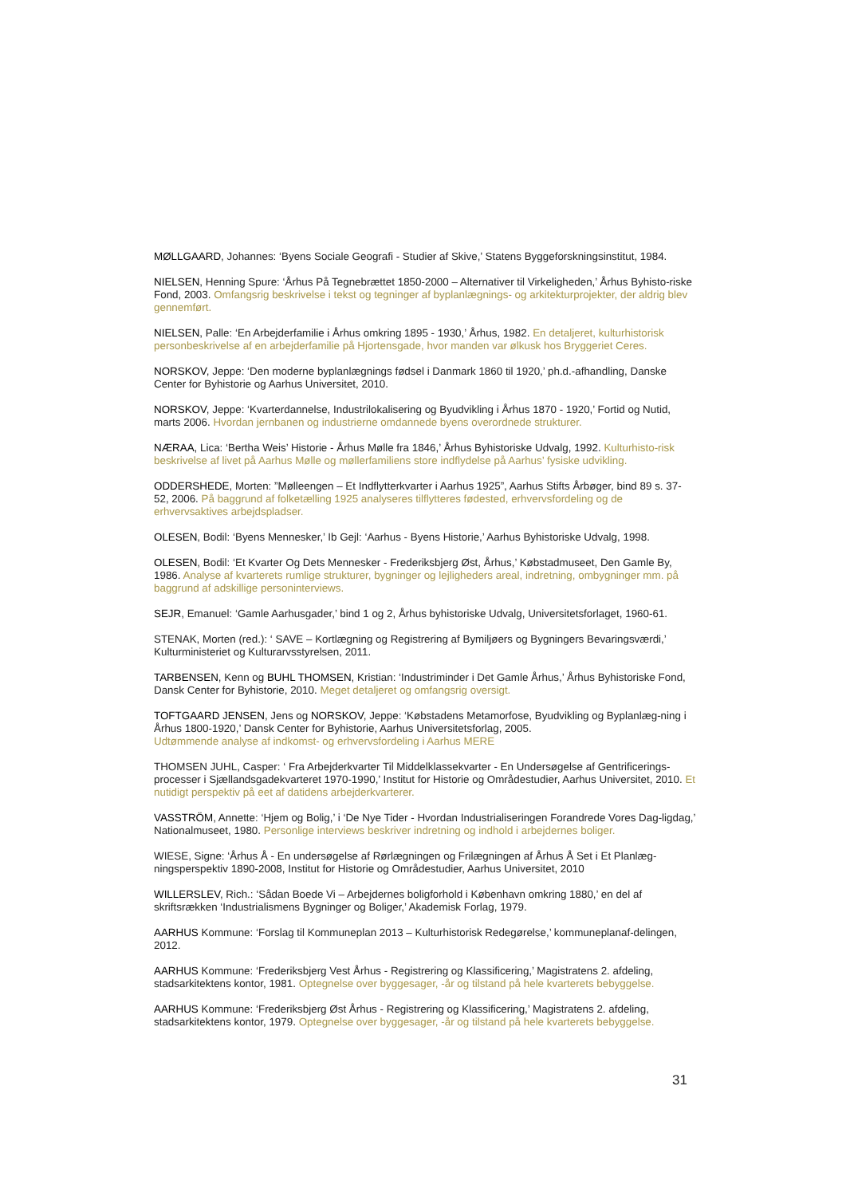MØLLGAARD, Johannes: ‘Byens Sociale Geografi - Studier af Skive,’ Statens Byggeforskningsinstitut, 1984.
NIELSEN, Henning Spure: ‘Århus På Tegnebrættet 1850-2000 – Alternativer til Virkeligheden,’ Århus Byhisto-riske Fond, 2003. Omfangsrig beskrivelse i tekst og tegninger af byplanlægnings- og arkitekturprojekter, der aldrig blev gennemført.
NIELSEN, Palle: ‘En Arbejderfamilie i Århus omkring 1895 - 1930,’ Århus, 1982. En detaljeret, kulturhistorisk personbeskrivelse af en arbejderfamilie på Hjortensgade, hvor manden var ølkusk hos Bryggeriet Ceres.
NORSKOV, Jeppe: ‘Den moderne byplanlægnings fødsel i Danmark 1860 til 1920,’ ph.d.-afhandling, Danske Center for Byhistorie og Aarhus Universitet, 2010.
NORSKOV, Jeppe: ‘Kvarterdannelse, Industrilokalisering og Byudvikling i Århus 1870 - 1920,’ Fortid og Nutid, marts 2006. Hvordan jernbanen og industrierne omdannede byens overordnede strukturer.
NÆRAA, Lica: ‘Bertha Weis’ Historie - Århus Mølle fra 1846,’ Århus Byhistoriske Udvalg, 1992. Kulturhisto-risk beskrivelse af livet på Aarhus Mølle og møllerfamiliens store indflydelse på Aarhus’ fysiske udvikling.
ODDERSHEDE, Morten: ”Mølleengen – Et Indflytterkvarter i Aarhus 1925”, Aarhus Stifts Årbøger, bind 89 s. 37-52, 2006. På baggrund af folketælling 1925 analyseres tilflytteres fødested, erhvervsfordeling og de erhvervsaktives arbejdspladser.
OLESEN, Bodil: ‘Byens Mennesker,’ Ib Gejl: ‘Aarhus - Byens Historie,’ Aarhus Byhistoriske Udvalg, 1998.
OLESEN, Bodil: ‘Et Kvarter Og Dets Mennesker - Frederiksbjerg Øst, Århus,’ Købstadmuseet, Den Gamle By, 1986. Analyse af kvarterets rumlige strukturer, bygninger og lejligheders areal, indretning, ombygninger mm. på baggrund af adskillige personinterviews.
SEJR, Emanuel: ‘Gamle Aarhusgader,’ bind 1 og 2, Århus byhistoriske Udvalg, Universitetsforlaget, 1960-61.
STENAK, Morten (red.): ‘ SAVE – Kortlægning og Registrering af Bymiljøers og Bygningers Bevaringsværdi,’ Kulturministeriet og Kulturarvsstyrelsen, 2011.
TARBENSEN, Kenn og BUHL THOMSEN, Kristian: ‘Industriminder i Det Gamle Århus,’ Århus Byhistoriske Fond, Dansk Center for Byhistorie, 2010. Meget detaljeret og omfangsrig oversigt.
TOFTGAARD JENSEN, Jens og NORSKOV, Jeppe: ‘Købstadens Metamorfose, Byudvikling og Byplanlæg-ning i Århus 1800-1920,’ Dansk Center for Byhistorie, Aarhus Universitetsforlag, 2005.
Udtømmende analyse af indkomst- og erhvervsfordeling i Aarhus MERE
THOMSEN JUHL, Casper: ‘ Fra Arbejderkvarter Til Middelklassekvarter - En Undersøgelse af Gentrificerings-processer i Sjællandsgadekvarteret 1970-1990,’ Institut for Historie og Områdestudier, Aarhus Universitet, 2010. Et nutidigt perspektiv på eet af datidens arbejderkvarterer.
VASSTRÖM, Annette: ‘Hjem og Bolig,’ i ‘De Nye Tider - Hvordan Industrialiseringen Forandrede Vores Dag-ligdag,’ Nationalmuseet, 1980. Personlige interviews beskriver indretning og indhold i arbejdernes boliger.
WIESE, Signe: ‘Århus Å - En undersøgelse af Rørlægningen og Frilægningen af Århus Å Set i Et Planlæg-ningsperspektiv 1890-2008, Institut for Historie og Områdestudier, Aarhus Universitet, 2010
WILLERSLEV, Rich.: ‘Sådan Boede Vi – Arbejdernes boligforhold i København omkring 1880,’ en del af skriftsrækken ‘Industrialismens Bygninger og Boliger,’ Akademisk Forlag, 1979.
AARHUS Kommune: ‘Forslag til Kommuneplan 2013 – Kulturhistorisk Redegørelse,’ kommuneplanaf-delingen, 2012.
AARHUS Kommune: ‘Frederiksbjerg Vest Århus - Registrering og Klassificering,’ Magistratens 2. afdeling, stadsarkitektens kontor, 1981. Optegnelse over byggesager, -år og tilstand på hele kvarterets bebyggelse.
AARHUS Kommune: ‘Frederiksbjerg Øst Århus - Registrering og Klassificering,’ Magistratens 2. afdeling, stadsarkitektens kontor, 1979. Optegnelse over byggesager, -år og tilstand på hele kvarterets bebyggelse.
31